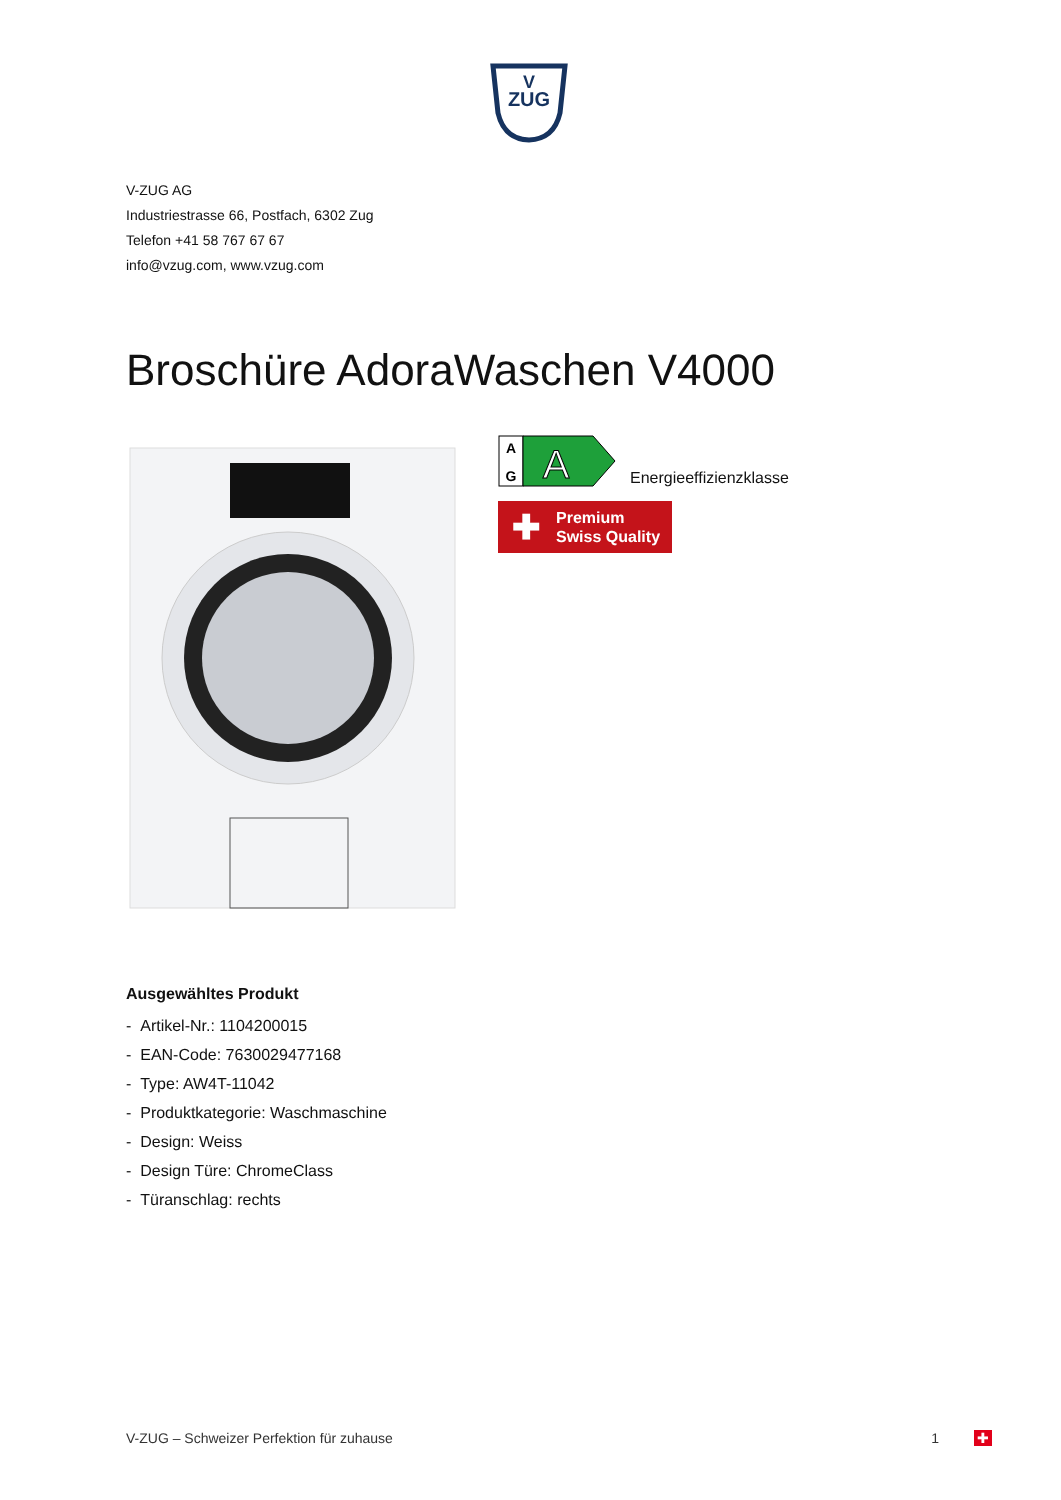V
ZUG
V-ZUG AG
Industriestrasse 66, Postfach, 6302 Zug
Telefon +41 58 767 67 67
info@vzug.com, www.vzug.com
Broschüre AdoraWaschen V4000
A
G
A
Energieeffizienzklasse
✚ Premium
Swiss Quality
Ausgewähltes Produkt
- Artikel-Nr.: 1104200015
- EAN-Code: 7630029477168
- Type: AW4T-11042
- Produktkategorie: Waschmaschine
- Design: Weiss
- Design Türe: ChromeClass
- Türanschlag: rechts
V-ZUG – Schweizer Perfektion für zuhause 1 ✚